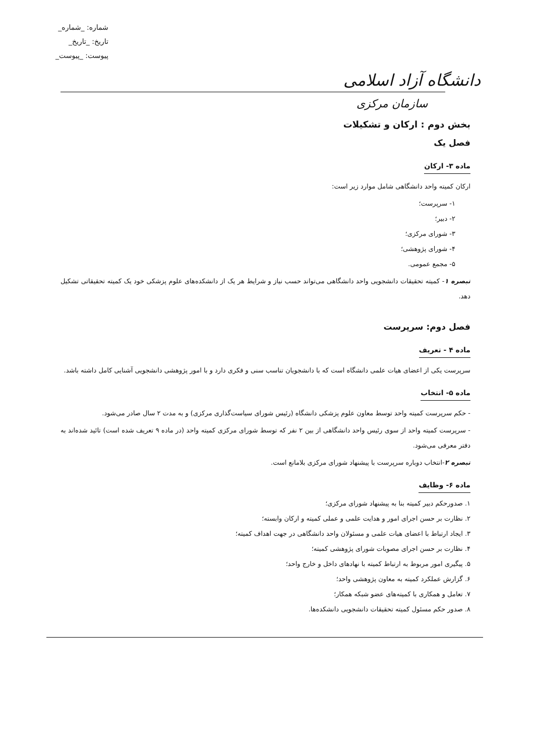دانشگاه آزاد اسلامی
شماره: _شماره_
تاریخ: _تاریخ_
پیوست: _پیوست_
سازمان مرکزی
بخش دوم : ارکان و تشکیلات
فصل یک
ماده ۳- ارکان
ارکان کمیته واحد دانشگاهی شامل موارد زیر است:
۱- سرپرست؛
۲- دبیر؛
۳- شورای مرکزی؛
۴- شورای پژوهشی؛
۵- مجمع عمومی.
تبصره ۱- کمیته تحقیقات دانشجویی واحد دانشگاهی می‌تواند حسب نیاز و شرایط هر یک از دانشکده‌های علوم پزشکی خود یک کمیته تحقیقاتی تشکیل دهد.
فصل دوم: سرپرست
ماده ۴ - تعریف
سرپرست یکی از اعضای هیات علمی دانشگاه است که با دانشجویان تناسب سنی و فکری دارد و با امور پژوهشی دانشجویی آشنایی کامل داشته باشد.
ماده ۵- انتخاب
- حکم سرپرست کمیته واحد توسط معاون علوم پزشکی دانشگاه (رئیس شورای سیاست‌گذاری مرکزی) و به مدت ۲ سال صادر می‌شود.
- سرپرست کمیته واحد از سوی رئیس واحد دانشگاهی از بین ۲ نفر که توسط شورای مرکزی کمیته واحد (در ماده ۹ تعریف شده است) تائید شده‌اند به دفتر معرفی می‌شود.
تبصره ۲-انتخاب دوباره سرپرست با پیشنهاد شورای مرکزی بلامانع است.
ماده ۶- وظایف
۱. صدورحکم دبیر کمیته بنا به پیشنهاد شورای مرکزی؛
۲. نظارت بر حسن اجرای امور و هدایت علمی و عملی کمیته و ارکان وابسته؛
۳. ایجاد ارتباط با اعضای هیات علمی و مسئولان واحد دانشگاهی در جهت اهداف کمیته؛
۴. نظارت بر حسن اجرای مصوبات شورای پژوهشی کمیته؛
۵. پیگیری امور مربوط به ارتباط کمیته با نهادهای داخل و خارج واحد؛
۶. گزارش عملکرد کمیته به معاون پژوهشی واحد؛
۷. تعامل و همکاری با کمیته‌های عضو شبکه همکار؛
۸. صدور حکم مسئول کمیته تحقیقات دانشجویی دانشکده‌ها.